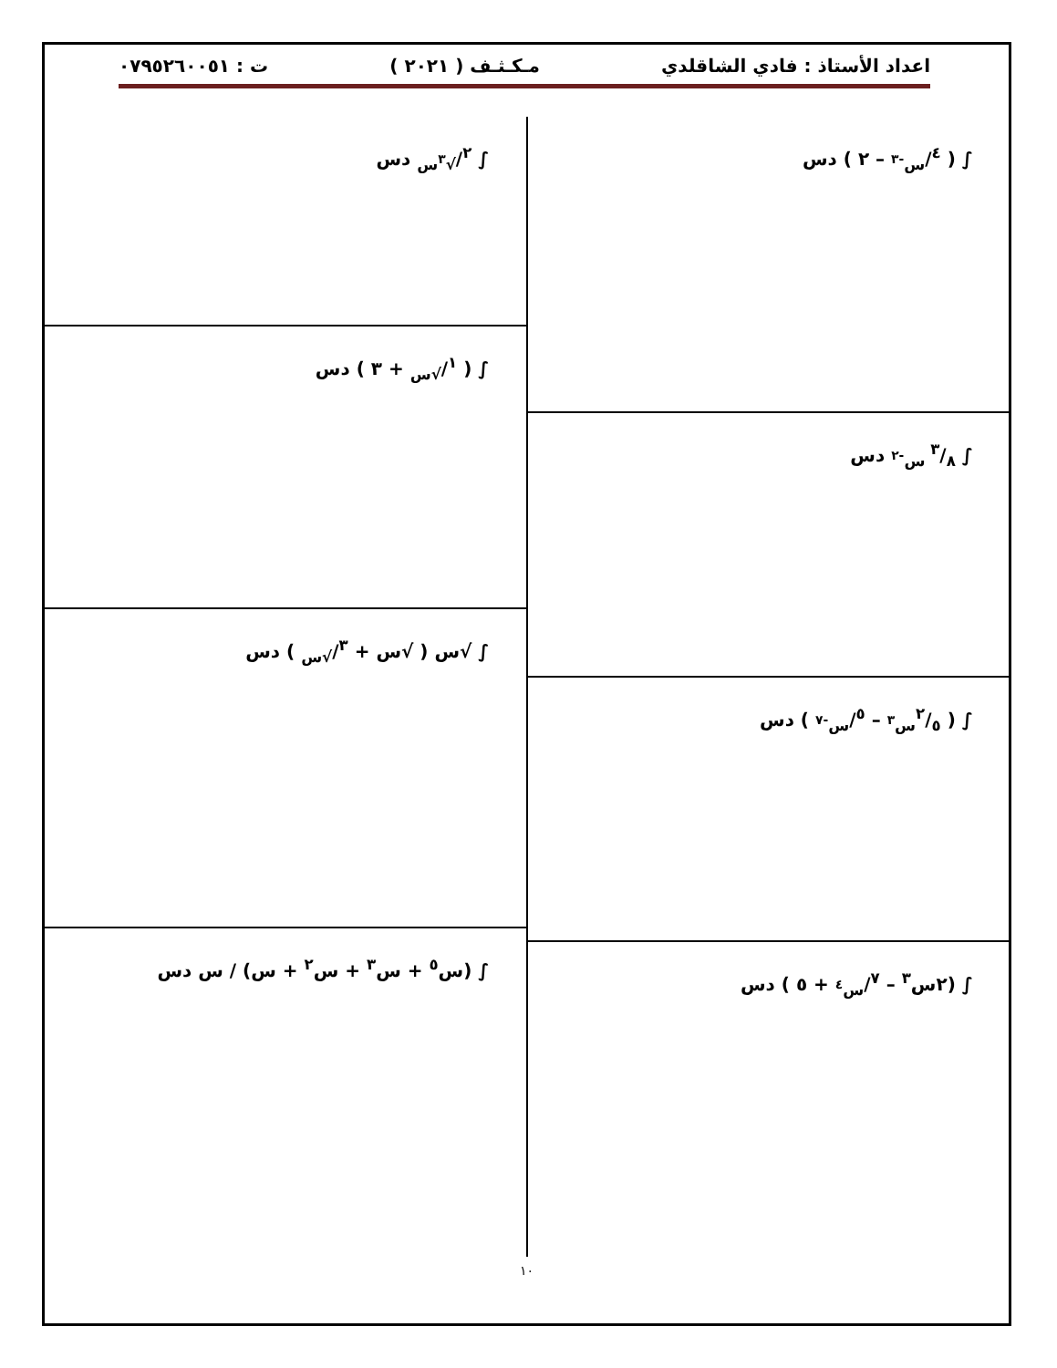اعداد الأستاذ : فادي الشاقلدي مـكـثـف ( ٢٠٢١ ) ت : ٠٧٩٥٢٦٠٠٥١
∫ ( ٤/س<sup>-٣</sup> – ٢ ) دس
∫ ٣/٨ س<sup>-٢</sup> دس
∫ ( ٢/٥س<sup>٣</sup> – ٥/س<sup>-٧</sup> ) دس
∫ (٢س<sup>٣</sup> – ٧/س<sup>٤</sup> + ٥ ) دس
∫ ٢/√<sup>٣</sup>س دس
∫ ( ١/√س + ٣ ) دس
∫ √س ( √س + ٣/√س ) دس
∫ (س<sup>٥</sup> + س<sup>٣</sup> + س<sup>٢</sup> + س) / س دس
١٠